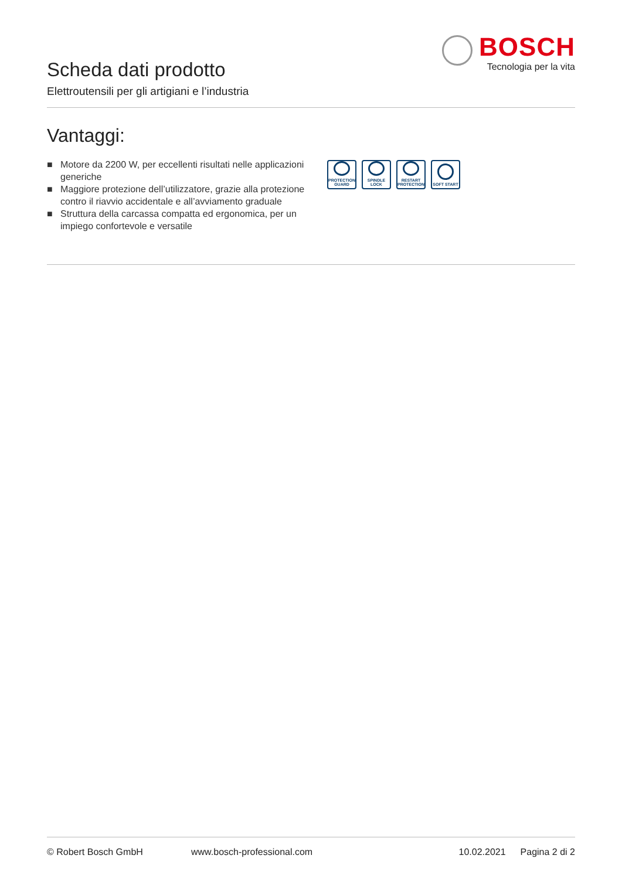Scheda dati prodotto
Elettroutensili per gli artigiani e l’industria
BOSCH
Tecnologia per la vita
Vantaggi:
■ Motore da 2200 W, per eccellenti risultati nelle applicazioni generiche
■ Maggiore protezione dell’utilizzatore, grazie alla protezione contro il riavvio accidentale e all’avviamento graduale
■ Struttura della carcassa compatta ed ergonomica, per un impiego confortevole e versatile
PROTECTION GUARD
SPINDLE LOCK
RESTART PROTECTION
SOFT START
© Robert Bosch GmbH www.bosch-professional.com 10.02.2021 Pagina 2 di 2